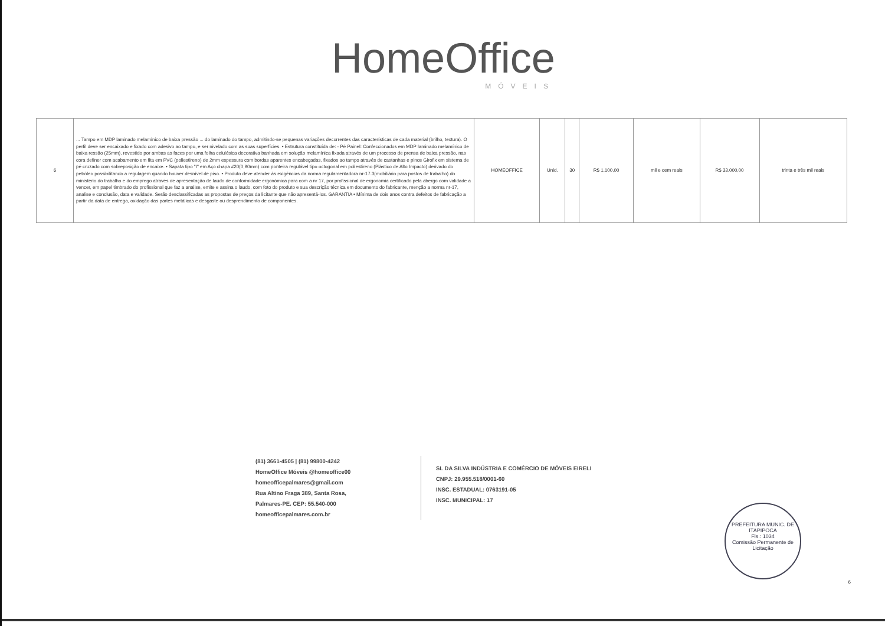HomeOffice
MÓVEIS
| 6 | ... Tampo em MDP laminado melamínico de baixa pressão ... do laminado do tampo, admitindo-se pequenas variações decorrentes das características de cada material (brilho, textura). O perfil deve ser encaixado e fixado com adesivo ao tampo, e ser nivelado com as suas superfícies. • Estrutura constituída de: - Pé Painel: Confeccionados em MDP laminado melamínico de baixa ressão (25mm), revestido por ambas as faces por uma folha celulósica decorativa banhada em solução melamínica fixada através de um processo de prensa de baixa pressão, nas cora definer com acabamento em fita em PVC (poliestireno) de 2mm espessura com bordas aparentes encabeçadas, fixados ao tampo através de castanhas e pinos Girofix em sistema de pé cruzado com sobreposição de encaixe. • Sapata tipo "I" em Aço chapa #20(0,90mm) com ponteira regulável tipo octogonal em poliestireno (Plástico de Alto Impacto) derivado do petróleo possibilitando a regulagem quando houver desnível de piso. • Produto deve atender às exigências da norma regulamentadora nr-17.3(mobiliário para postos de trabalho) do ministério do trabalho e do emprego através de apresentação de laudo de conformidade ergonômica para com a nr 17, por profissional de ergonomia certificado pela abergo com validade a vencer, em papel timbrado do profissional que faz a analise, emite e assina o laudo, com foto do produto e sua descrição técnica em documento do fabricante, menção a norma nr-17, analise e conclusão, data e validade. Serão desclassificadas as propostas de preços da licitante que não apresentá-los. GARANTIA • Mínima de dois anos contra defeitos de fabricação a partir da data de entrega, oxidação das partes metálicas e desgaste ou desprendimento de componentes. | HOMEOFFICE | Unid. | 30 | R$ 1.100,00 | mil e cem reais | R$ 33.000,00 | trinta e três mil reais |
(81) 3661-4505 | (81) 99800-4242
HomeOffice Móveis @homeoffice00
homeofficepalmares@gmail.com
Rua Altino Fraga 389, Santa Rosa,
Palmares-PE. CEP: 55.540-000
homeofficepalmares.com.br
SL DA SILVA INDÚSTRIA E COMÉRCIO DE MÓVEIS EIRELI
CNPJ: 29.955.518/0001-60
INSC. ESTADUAL: 0763191-05
INSC. MUNICIPAL: 17
PREFEITURA MUNIC. DE ITAPIPOCA
Fls.: 1034
Comissão Permanente de Licitação
6